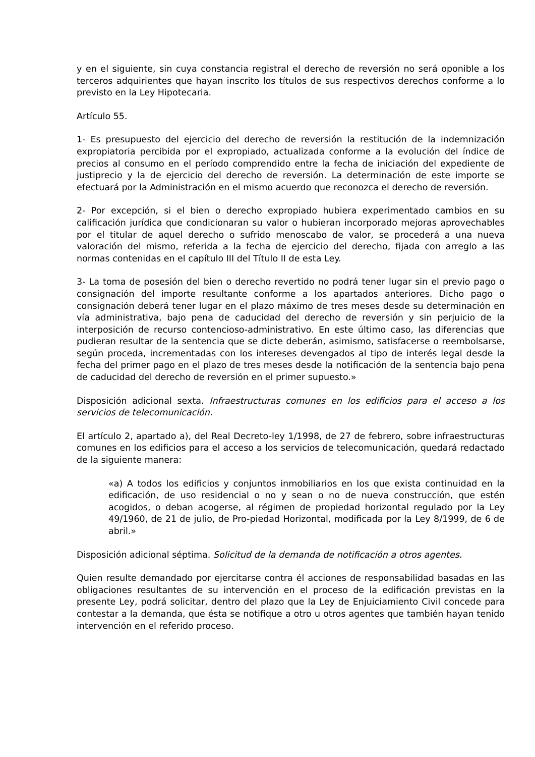y en el siguiente, sin cuya constancia registral el derecho de reversión no será oponible a los terceros adquirientes que hayan inscrito los títulos de sus respectivos derechos conforme a lo previsto en la Ley Hipotecaria.
Artículo 55.
1- Es presupuesto del ejercicio del derecho de reversión la restitución de la indemnización expropiatoria percibida por el expropiado, actualizada conforme a la evolución del índice de precios al consumo en el período comprendido entre la fecha de iniciación del expediente de justiprecio y la de ejercicio del derecho de reversión. La determinación de este importe se efectuará por la Administración en el mismo acuerdo que reconozca el derecho de reversión.
2- Por excepción, si el bien o derecho expropiado hubiera experimentado cambios en su calificación jurídica que condicionaran su valor o hubieran incorporado mejoras aprovechables por el titular de aquel derecho o sufrido menoscabo de valor, se procederá a una nueva valoración del mismo, referida a la fecha de ejercicio del derecho, fijada con arreglo a las normas contenidas en el capítulo III del Título II de esta Ley.
3- La toma de posesión del bien o derecho revertido no podrá tener lugar sin el previo pago o consignación del importe resultante conforme a los apartados anteriores. Dicho pago o consignación deberá tener lugar en el plazo máximo de tres meses desde su determinación en vía administrativa, bajo pena de caducidad del derecho de reversión y sin perjuicio de la interposición de recurso contencioso-administrativo. En este último caso, las diferencias que pudieran resultar de la sentencia que se dicte deberán, asimismo, satisfacerse o reembolsarse, según proceda, incrementadas con los intereses devengados al tipo de interés legal desde la fecha del primer pago en el plazo de tres meses desde la notificación de la sentencia bajo pena de caducidad del derecho de reversión en el primer supuesto.»
Disposición adicional sexta. Infraestructuras comunes en los edificios para el acceso a los servicios de telecomunicación.
El artículo 2, apartado a), del Real Decreto-ley 1/1998, de 27 de febrero, sobre infraestructuras comunes en los edificios para el acceso a los servicios de telecomunicación, quedará redactado de la siguiente manera:
«a) A todos los edificios y conjuntos inmobiliarios en los que exista continuidad en la edificación, de uso residencial o no y sean o no de nueva construcción, que estén acogidos, o deban acogerse, al régimen de propiedad horizontal regulado por la Ley 49/1960, de 21 de julio, de Pro-piedad Horizontal, modificada por la Ley 8/1999, de 6 de abril.»
Disposición adicional séptima. Solicitud de la demanda de notificación a otros agentes.
Quien resulte demandado por ejercitarse contra él acciones de responsabilidad basadas en las obligaciones resultantes de su intervención en el proceso de la edificación previstas en la presente Ley, podrá solicitar, dentro del plazo que la Ley de Enjuiciamiento Civil concede para contestar a la demanda, que ésta se notifique a otro u otros agentes que también hayan tenido intervención en el referido proceso.